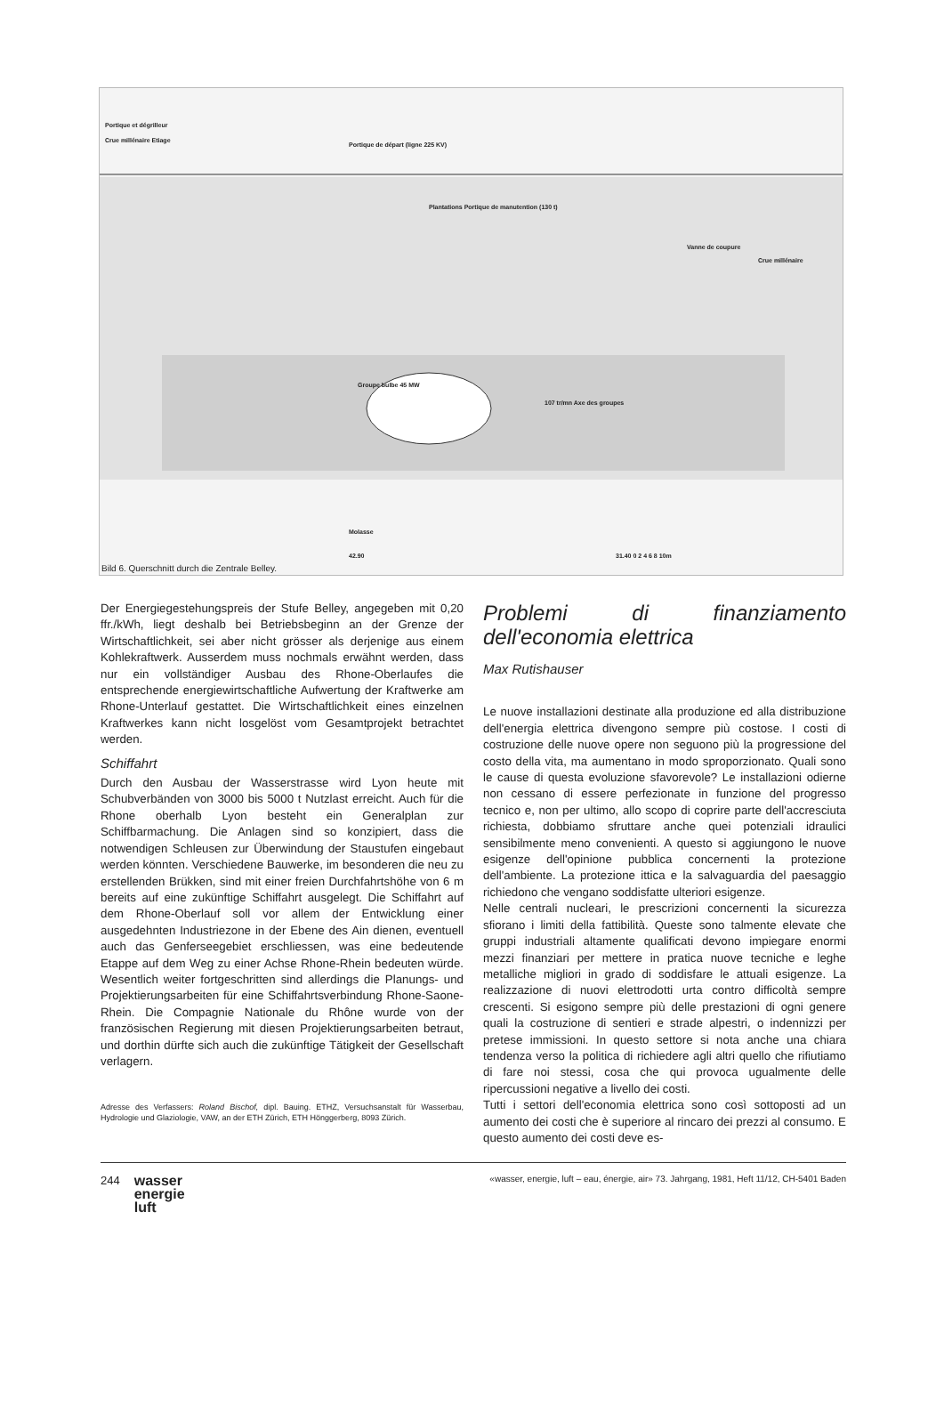Portique et dégrilleur
Crue millénaire Etiage
Portique de départ (ligne 225 KV)
Plantations Portique de manutention (130 t)
Vanne de coupure
Crue millénaire
Groupe bulbe 45 MW
107 tr/mn Axe des groupes
Molasse
42.90 31.40 0 2 4 6 8 10m
Bild 6. Querschnitt durch die Zentrale Belley.
Der Energiegestehungspreis der Stufe Belley, angegeben mit 0,20 ffr./kWh, liegt deshalb bei Betriebsbeginn an der Grenze der Wirtschaftlichkeit, sei aber nicht grösser als derjenige aus einem Kohlekraftwerk. Ausserdem muss nochmals erwähnt werden, dass nur ein vollständiger Ausbau des Rhone-Oberlaufes die entsprechende energiewirtschaftliche Aufwertung der Kraftwerke am Rhone-Unterlauf gestattet. Die Wirtschaftlichkeit eines einzelnen Kraftwerkes kann nicht losgelöst vom Gesamtprojekt betrachtet werden.
Schiffahrt
Durch den Ausbau der Wasserstrasse wird Lyon heute mit Schubverbänden von 3000 bis 5000 t Nutzlast erreicht. Auch für die Rhone oberhalb Lyon besteht ein Generalplan zur Schiffbarmachung. Die Anlagen sind so konzipiert, dass die notwendigen Schleusen zur Überwindung der Staustufen eingebaut werden könnten. Verschiedene Bauwerke, im besonderen die neu zu erstellenden Brükken, sind mit einer freien Durchfahrtshöhe von 6 m bereits auf eine zukünftige Schiffahrt ausgelegt. Die Schiffahrt auf dem Rhone-Oberlauf soll vor allem der Entwicklung einer ausgedehnten Industriezone in der Ebene des Ain dienen, eventuell auch das Genferseegebiet erschliessen, was eine bedeutende Etappe auf dem Weg zu einer Achse Rhone-Rhein bedeuten würde. Wesentlich weiter fortgeschritten sind allerdings die Planungs- und Projektierungsarbeiten für eine Schiffahrtsverbindung Rhone-Saone-Rhein. Die Compagnie Nationale du Rhône wurde von der französischen Regierung mit diesen Projektierungsarbeiten betraut, und dorthin dürfte sich auch die zukünftige Tätigkeit der Gesellschaft verlagern.
Adresse des Verfassers: Roland Bischof, dipl. Bauing. ETHZ, Versuchsanstalt für Wasserbau, Hydrologie und Glaziologie, VAW, an der ETH Zürich, ETH Hönggerberg, 8093 Zürich.
Problemi di finanziamento dell'economia elettrica
Max Rutishauser
Le nuove installazioni destinate alla produzione ed alla distribuzione dell'energia elettrica divengono sempre più costose. I costi di costruzione delle nuove opere non seguono più la progressione del costo della vita, ma aumentano in modo sproporzionato. Quali sono le cause di questa evoluzione sfavorevole? Le installazioni odierne non cessano di essere perfezionate in funzione del progresso tecnico e, non per ultimo, allo scopo di coprire parte dell'accresciuta richiesta, dobbiamo sfruttare anche quei potenziali idraulici sensibilmente meno convenienti. A questo si aggiungono le nuove esigenze dell'opinione pubblica concernenti la protezione dell'ambiente. La protezione ittica e la salvaguardia del paesaggio richiedono che vengano soddisfatte ulteriori esigenze.
Nelle centrali nucleari, le prescrizioni concernenti la sicurezza sfiorano i limiti della fattibilità. Queste sono talmente elevate che gruppi industriali altamente qualificati devono impiegare enormi mezzi finanziari per mettere in pratica nuove tecniche e leghe metalliche migliori in grado di soddisfare le attuali esigenze. La realizzazione di nuovi elettrodotti urta contro difficoltà sempre crescenti. Si esigono sempre più delle prestazioni di ogni genere quali la costruzione di sentieri e strade alpestri, o indennizzi per pretese immissioni. In questo settore si nota anche una chiara tendenza verso la politica di richiedere agli altri quello che rifiutiamo di fare noi stessi, cosa che qui provoca ugualmente delle ripercussioni negative a livello dei costi.
Tutti i settori dell'economia elettrica sono così sottoposti ad un aumento dei costi che è superiore al rincaro dei prezzi al consumo. E questo aumento dei costi deve es-
244 wasser
energie
luft
«wasser, energie, luft – eau, énergie, air» 73. Jahrgang, 1981, Heft 11/12, CH-5401 Baden